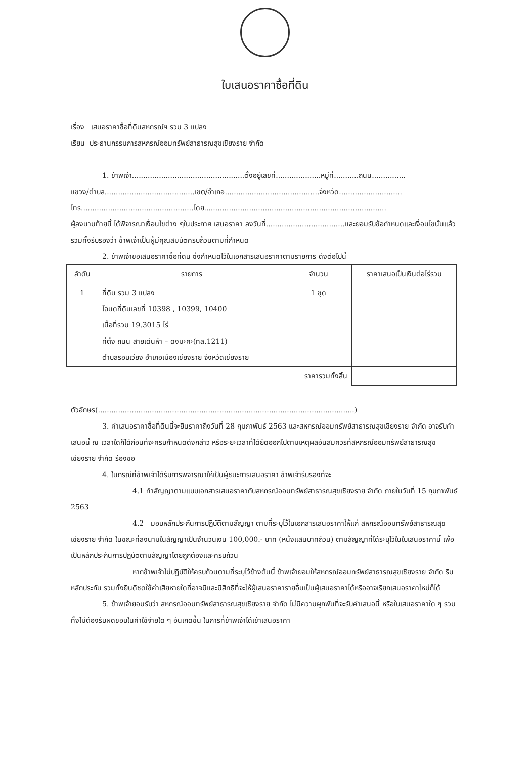ใบเสนอราคาซื้อที่ดิน
เรื่อง เสนอราคาซื้อที่ดินสหกรณ์ฯ รวม 3 แปลง
เรียน ประธานกรรมการสหกรณ์ออมทรัพย์สาธารณสุขเชียงราย จำกัด
1. ข้าพเจ้า..................................................ตั้งอยู่เลขที่....................หมู่ที่...........ถนน...............
แขวง/ตำบล........................................เขต/อำเภอ..........................................จังหวัด............................
โทร..................................................โดย.................................................................................
ผู้ลงนามท้ายนี้ ได้พิจารณาเงื่อนไขต่าง ๆในประกาศ เสนอราคา ลงวันที่...................................และยอมรับข้อกำหนดและเงื่อนไขนั้นแล้ว รวมทั้งรับรองว่า ข้าพเจ้าเป็นผู้มีคุณสมบัติครบถ้วนตามที่กำหนด
2. ข้าพเจ้าขอเสนอราคาซื้อที่ดิน ซึ่งกำหนดไว้ในเอกสารเสนอราคาตามรายการ ดังต่อไปนี้
| ลำดับ | รายการ | จำนวน | ราคาเสนอเป็นเงินต่อไร่รวม |
| --- | --- | --- | --- |
| 1 | ที่ดิน รวม 3 แปลง โฉนดที่ดินเลขที่ 10398 , 10399, 10400 เนื้อที่รวม 19.3015 ไร่ ที่ตั้ง ถนน สายเด่นห้า – ดงมะคะ(ทล.1211) ตำบลรอบเวียง อำเภอเมืองเชียงราย จังหวัดเชียงราย | 1 ชุด | |
| ราคารวมทั้งสิ้น | | | |
ตัวอักษร(..................................................................................................................)
3. คำเสนอราคาซื้อที่ดินนี้จะยืนราคาถึงวันที่ 28 กุมภาพันธ์ 2563 และสหกรณ์ออมทรัพย์สาธารณสุขเชียงราย จำกัด อาจรับคำเสนอนี้ ณ เวลาใดก็ได้ก่อนที่จะครบกำหนดดังกล่าว หรือระยะเวลาที่ได้ยืดออกไปตามเหตุผลอันสมควรที่สหกรณ์ออมทรัพย์สาธารณสุขเชียงราย จำกัด ร้องขอ
4. ในกรณีที่ข้าพเจ้าได้รับการพิจารณาให้เป็นผู้ชนะการเสนอราคา ข้าพเจ้ารับรองที่จะ
4.1 ทำสัญญาตามแบบเอกสารเสนอราคากับสหกรณ์ออมทรัพย์สาธารณสุขเชียงราย จำกัด ภายในวันที่ 15 กุมภาพันธ์ 2563
4.2 มอบหลักประกันการปฏิบัติตามสัญญา ตามที่ระบุไว้ในเอกสารเสนอราคาให้แก่ สหกรณ์ออมทรัพย์สาธารณสุขเชียงราย จำกัด ในขณะที่ลงนามในสัญญาเป็นจำนวนเงิน 100,000.- บาท (หนึ่งแสนบาทถ้วน) ตามสัญญาที่ได้ระบุไว้ในใบเสนอราคานี้ เพื่อเป็นหลักประกันการปฏิบัติตามสัญญาโดยถูกต้องและครบถ้วน
หากข้าพเจ้าไม่ปฏิบัติให้ครบถ้วนตามที่ระบุไว้ข้างต้นนี้ ข้าพเจ้ายอมให้สหกรณ์ออมทรัพย์สาธารณสุขเชียงราย จำกัด ริบหลักประกัน รวมทั้งยินดีชดใช้ค่าเสียหายใดที่อาจมีและมีสิทธิที่จะให้ผู้เสนอราคารายอื่นเป็นผู้เสนอราคาได้หรืออาจเรียกเสนอราคาใหม่ก็ได้
5. ข้าพเจ้ายอมรับว่า สหกรณ์ออมทรัพย์สาธารณสุขเชียงราย จำกัด ไม่มีความผูกพันที่จะรับคำเสนอนี้ หรือใบเสนอราคาใด ๆ รวมทั้งไม่ต้องรับผิดชอบในค่าใช้จ่ายใด ๆ อันเกิดขึ้น ในการที่ข้าพเจ้าได้เข้าเสนอราคา